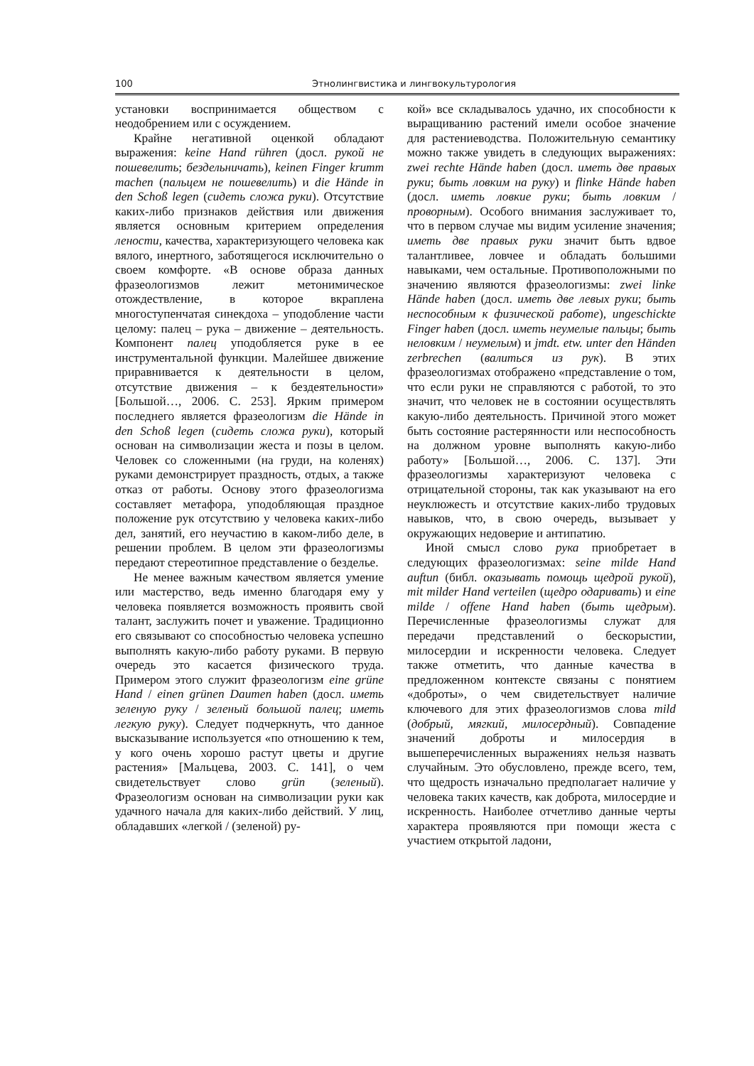100 Этнолингвистика и лингвокультурология
установки воспринимается обществом с неодобрением или с осуждением.
Крайне негативной оценкой обладают выражения: keine Hand rühren (досл. рукой не пошевелить; бездельничать), keinen Finger krumm machen (пальцем не пошевелить) и die Hände in den Schoß legen (сидеть сложа руки). Отсутствие каких-либо признаков действия или движения является основным критерием определения лености, качества, характеризующего человека как вялого, инертного, заботящегося исключительно о своем комфорте. «В основе образа данных фразеологизмов лежит метонимическое отождествление, в которое вкраплена многоступенчатая синекдоха – уподобление части целому: палец – рука – движение – деятельность. Компонент палец уподобляется руке в ее инструментальной функции. Малейшее движение приравнивается к деятельности в целом, отсутствие движения – к бездеятельности» [Большой…, 2006. С. 253]. Ярким примером последнего является фразеологизм die Hände in den Schoß legen (сидеть сложа руки), который основан на символизации жеста и позы в целом. Человек со сложенными (на груди, на коленях) руками демонстрирует праздность, отдых, а также отказ от работы. Основу этого фразеологизма составляет метафора, уподобляющая праздное положение рук отсутствию у человека каких-либо дел, занятий, его неучастию в каком-либо деле, в решении проблем. В целом эти фразеологизмы передают стереотипное представление о безделье.
Не менее важным качеством является умение или мастерство, ведь именно благодаря ему у человека появляется возможность проявить свой талант, заслужить почет и уважение. Традиционно его связывают со способностью человека успешно выполнять какую-либо работу руками. В первую очередь это касается физического труда. Примером этого служит фразеологизм eine grüne Hand / einen grünen Daumen haben (досл. иметь зеленую руку / зеленый большой палец; иметь легкую руку). Следует подчеркнуть, что данное высказывание используется «по отношению к тем, у кого очень хорошо растут цветы и другие растения» [Мальцева, 2003. С. 141], о чем свидетельствует слово grün (зеленый). Фразеологизм основан на символизации руки как удачного начала для каких-либо действий. У лиц, обладавших «легкой / (зеленой) ру-
кой» все складывалось удачно, их способности к выращиванию растений имели особое значение для растениеводства. Положительную семантику можно также увидеть в следующих выражениях: zwei rechte Hände haben (досл. иметь две правых руки; быть ловким на руку) и flinke Hände haben (досл. иметь ловкие руки; быть ловким / проворным). Особого внимания заслуживает то, что в первом случае мы видим усиление значения; иметь две правых руки значит быть вдвое талантливее, ловчее и обладать большими навыками, чем остальные. Противоположными по значению являются фразеологизмы: zwei linke Hände haben (досл. иметь две левых руки; быть неспособным к физической работе), ungeschickte Finger haben (досл. иметь неумелые пальцы; быть неловким / неумелым) и jmdt. etw. unter den Händen zerbrechen (валиться из рук). В этих фразеологизмах отображено «представление о том, что если руки не справляются с работой, то это значит, что человек не в состоянии осуществлять какую-либо деятельность. Причиной этого может быть состояние растерянности или неспособность на должном уровне выполнять какую-либо работу» [Большой…, 2006. С. 137]. Эти фразеологизмы характеризуют человека с отрицательной стороны, так как указывают на его неуклюжесть и отсутствие каких-либо трудовых навыков, что, в свою очередь, вызывает у окружающих недоверие и антипатию.
Иной смысл слово рука приобретает в следующих фразеологизмах: seine milde Hand auftun (библ. оказывать помощь щедрой рукой), mit milder Hand verteilen (щедро одаривать) и eine milde / offene Hand haben (быть щедрым). Перечисленные фразеологизмы служат для передачи представлений о бескорыстии, милосердии и искренности человека. Следует также отметить, что данные качества в предложенном контексте связаны с понятием «доброты», о чем свидетельствует наличие ключевого для этих фразеологизмов слова mild (добрый, мягкий, милосердный). Совпадение значений доброты и милосердия в вышеперечисленных выражениях нельзя назвать случайным. Это обусловлено, прежде всего, тем, что щедрость изначально предполагает наличие у человека таких качеств, как доброта, милосердие и искренность. Наиболее отчетливо данные черты характера проявляются при помощи жеста с участием открытой ладони,